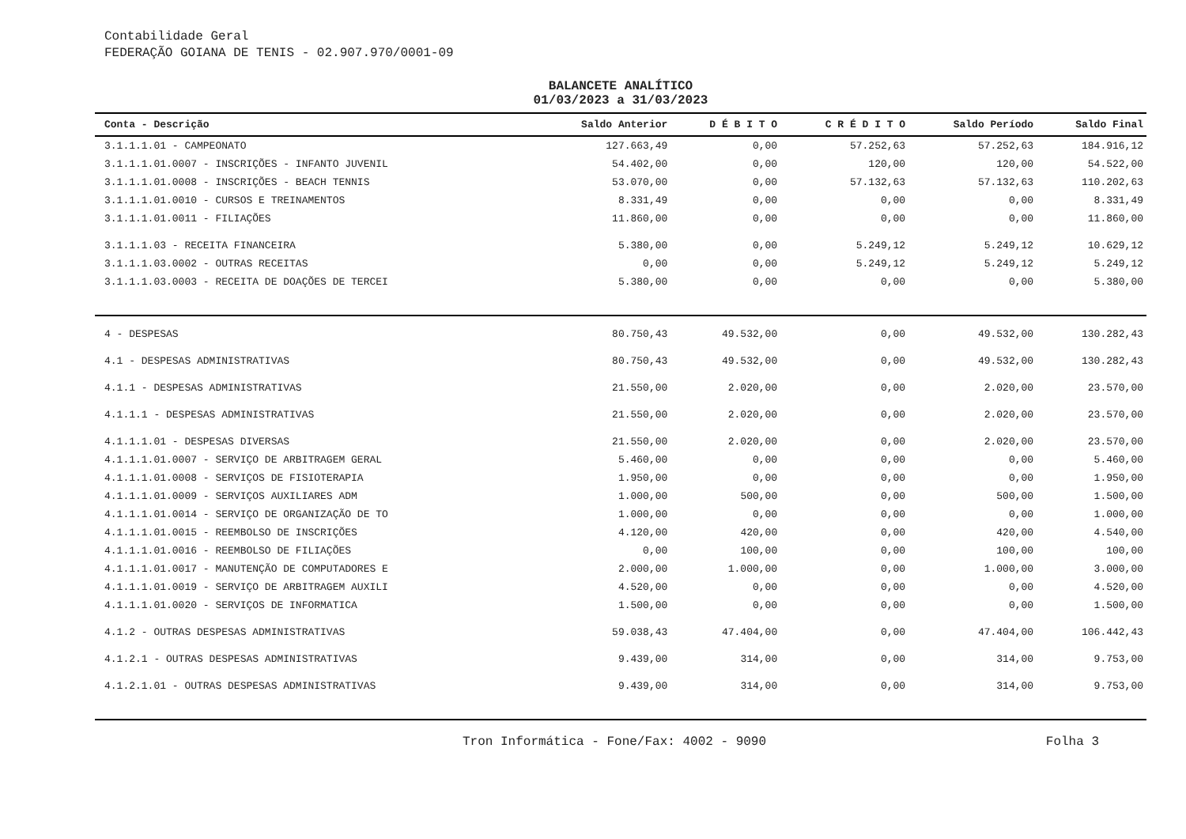Contabilidade Geral
FEDERAÇÃO GOIANA DE TENIS - 02.907.970/0001-09
BALANCETE ANALÍTICO
01/03/2023 a 31/03/2023
| Conta - Descrição | Saldo Anterior | D É B I T O | C R É D I T O | Saldo Período | Saldo Final |
| --- | --- | --- | --- | --- | --- |
| 3.1.1.1.01 - CAMPEONATO | 127.663,49 | 0,00 | 57.252,63 | 57.252,63 | 184.916,12 |
| 3.1.1.1.01.0007 - INSCRIÇÕES - INFANTO JUVENIL | 54.402,00 | 0,00 | 120,00 | 120,00 | 54.522,00 |
| 3.1.1.1.01.0008 - INSCRIÇÕES - BEACH TENNIS | 53.070,00 | 0,00 | 57.132,63 | 57.132,63 | 110.202,63 |
| 3.1.1.1.01.0010 - CURSOS E TREINAMENTOS | 8.331,49 | 0,00 | 0,00 | 0,00 | 8.331,49 |
| 3.1.1.1.01.0011 - FILIAÇÕES | 11.860,00 | 0,00 | 0,00 | 0,00 | 11.860,00 |
| 3.1.1.1.03 - RECEITA FINANCEIRA | 5.380,00 | 0,00 | 5.249,12 | 5.249,12 | 10.629,12 |
| 3.1.1.1.03.0002 - OUTRAS RECEITAS | 0,00 | 0,00 | 5.249,12 | 5.249,12 | 5.249,12 |
| 3.1.1.1.03.0003 - RECEITA DE DOAÇÕES DE TERCEI | 5.380,00 | 0,00 | 0,00 | 0,00 | 5.380,00 |
| 4 - DESPESAS | 80.750,43 | 49.532,00 | 0,00 | 49.532,00 | 130.282,43 |
| 4.1 - DESPESAS ADMINISTRATIVAS | 80.750,43 | 49.532,00 | 0,00 | 49.532,00 | 130.282,43 |
| 4.1.1 - DESPESAS ADMINISTRATIVAS | 21.550,00 | 2.020,00 | 0,00 | 2.020,00 | 23.570,00 |
| 4.1.1.1 - DESPESAS ADMINISTRATIVAS | 21.550,00 | 2.020,00 | 0,00 | 2.020,00 | 23.570,00 |
| 4.1.1.1.01 - DESPESAS DIVERSAS | 21.550,00 | 2.020,00 | 0,00 | 2.020,00 | 23.570,00 |
| 4.1.1.1.01.0007 - SERVIÇO DE ARBITRAGEM GERAL | 5.460,00 | 0,00 | 0,00 | 0,00 | 5.460,00 |
| 4.1.1.1.01.0008 - SERVIÇOS DE FISIOTERAPIA | 1.950,00 | 0,00 | 0,00 | 0,00 | 1.950,00 |
| 4.1.1.1.01.0009 - SERVIÇOS AUXILIARES ADM | 1.000,00 | 500,00 | 0,00 | 500,00 | 1.500,00 |
| 4.1.1.1.01.0014 - SERVIÇO DE ORGANIZAÇÃO DE TO | 1.000,00 | 0,00 | 0,00 | 0,00 | 1.000,00 |
| 4.1.1.1.01.0015 - REEMBOLSO DE INSCRIÇÕES | 4.120,00 | 420,00 | 0,00 | 420,00 | 4.540,00 |
| 4.1.1.1.01.0016 - REEMBOLSO DE FILIAÇÕES | 0,00 | 100,00 | 0,00 | 100,00 | 100,00 |
| 4.1.1.1.01.0017 - MANUTENÇÃO DE COMPUTADORES E | 2.000,00 | 1.000,00 | 0,00 | 1.000,00 | 3.000,00 |
| 4.1.1.1.01.0019 - SERVIÇO DE ARBITRAGEM AUXILI | 4.520,00 | 0,00 | 0,00 | 0,00 | 4.520,00 |
| 4.1.1.1.01.0020 - SERVIÇOS DE INFORMATICA | 1.500,00 | 0,00 | 0,00 | 0,00 | 1.500,00 |
| 4.1.2 - OUTRAS DESPESAS ADMINISTRATIVAS | 59.038,43 | 47.404,00 | 0,00 | 47.404,00 | 106.442,43 |
| 4.1.2.1 - OUTRAS DESPESAS ADMINISTRATIVAS | 9.439,00 | 314,00 | 0,00 | 314,00 | 9.753,00 |
| 4.1.2.1.01 - OUTRAS DESPESAS ADMINISTRATIVAS | 9.439,00 | 314,00 | 0,00 | 314,00 | 9.753,00 |
Tron Informática - Fone/Fax: 4002 - 9090 Folha 3